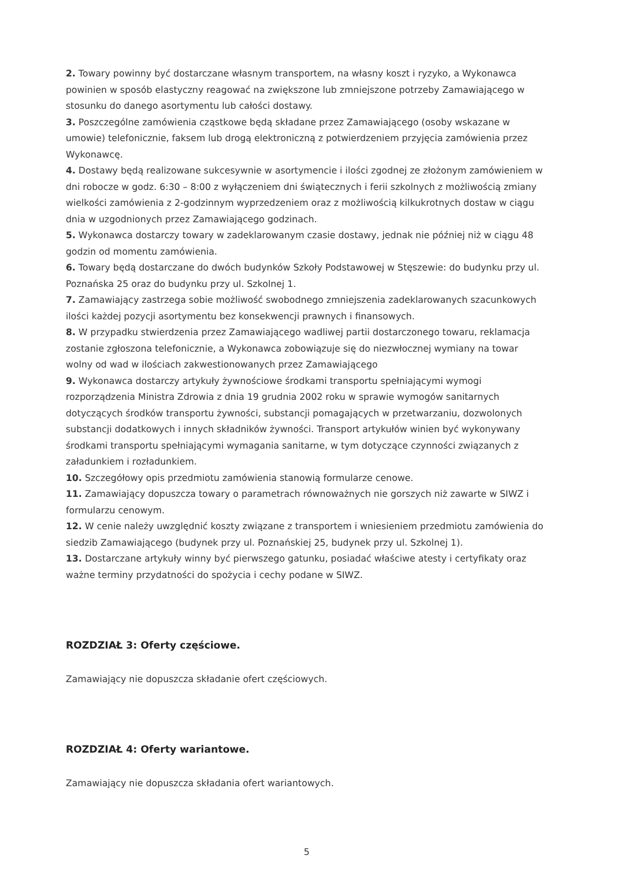2. Towary powinny być dostarczane własnym transportem, na własny koszt i ryzyko, a Wykonawca powinien w sposób elastyczny reagować na zwiększone lub zmniejszone potrzeby Zamawiającego w stosunku do danego asortymentu lub całości dostawy.
3. Poszczególne zamówienia cząstkowe będą składane przez Zamawiającego (osoby wskazane w umowie) telefonicznie, faksem lub drogą elektroniczną z potwierdzeniem przyjęcia zamówienia przez Wykonawcę.
4. Dostawy będą realizowane sukcesywnie w asortymencie i ilości zgodnej ze złożonym zamówieniem w dni robocze w godz. 6:30 – 8:00 z wyłączeniem dni świątecznych i ferii szkolnych z możliwością zmiany wielkości zamówienia z 2-godzinnym wyprzedzeniem oraz z możliwością kilkukrotnych dostaw w ciągu dnia w uzgodnionych przez Zamawiającego godzinach.
5. Wykonawca dostarczy towary w zadeklarowanym czasie dostawy, jednak nie później niż w ciągu 48 godzin od momentu zamówienia.
6. Towary będą dostarczane do dwóch budynków Szkoły Podstawowej w Stęszewie: do budynku przy ul. Poznańska 25 oraz do budynku przy ul. Szkolnej 1.
7. Zamawiający zastrzega sobie możliwość swobodnego zmniejszenia zadeklarowanych szacunkowych ilości każdej pozycji asortymentu bez konsekwencji prawnych i finansowych.
8. W przypadku stwierdzenia przez Zamawiającego wadliwej partii dostarczonego towaru, reklamacja zostanie zgłoszona telefonicznie, a Wykonawca zobowiązuje się do niezwłocznej wymiany na towar wolny od wad w ilościach zakwestionowanych przez Zamawiającego
9. Wykonawca dostarczy artykuły żywnościowe środkami transportu spełniającymi wymogi rozporządzenia Ministra Zdrowia z dnia 19 grudnia 2002 roku w sprawie wymogów sanitarnych dotyczących środków transportu żywności, substancji pomagających w przetwarzaniu, dozwolonych substancji dodatkowych i innych składników żywności. Transport artykułów winien być wykonywany środkami transportu spełniającymi wymagania sanitarne, w tym dotyczące czynności związanych z załadunkiem i rozładunkiem.
10. Szczegółowy opis przedmiotu zamówienia stanowią formularze cenowe.
11. Zamawiający dopuszcza towary o parametrach równoważnych nie gorszych niż zawarte w SIWZ i formularzu cenowym.
12. W cenie należy uwzględnić koszty związane z transportem i wniesieniem przedmiotu zamówienia do siedzib Zamawiającego (budynek przy ul. Poznańskiej 25, budynek przy ul. Szkolnej 1).
13. Dostarczane artykuły winny być pierwszego gatunku, posiadać właściwe atesty i certyfikaty oraz ważne terminy przydatności do spożycia i cechy podane w SIWZ.
ROZDZIAŁ 3: Oferty częściowe.
Zamawiający nie dopuszcza składanie ofert częściowych.
ROZDZIAŁ 4: Oferty wariantowe.
Zamawiający nie dopuszcza składania ofert wariantowych.
5